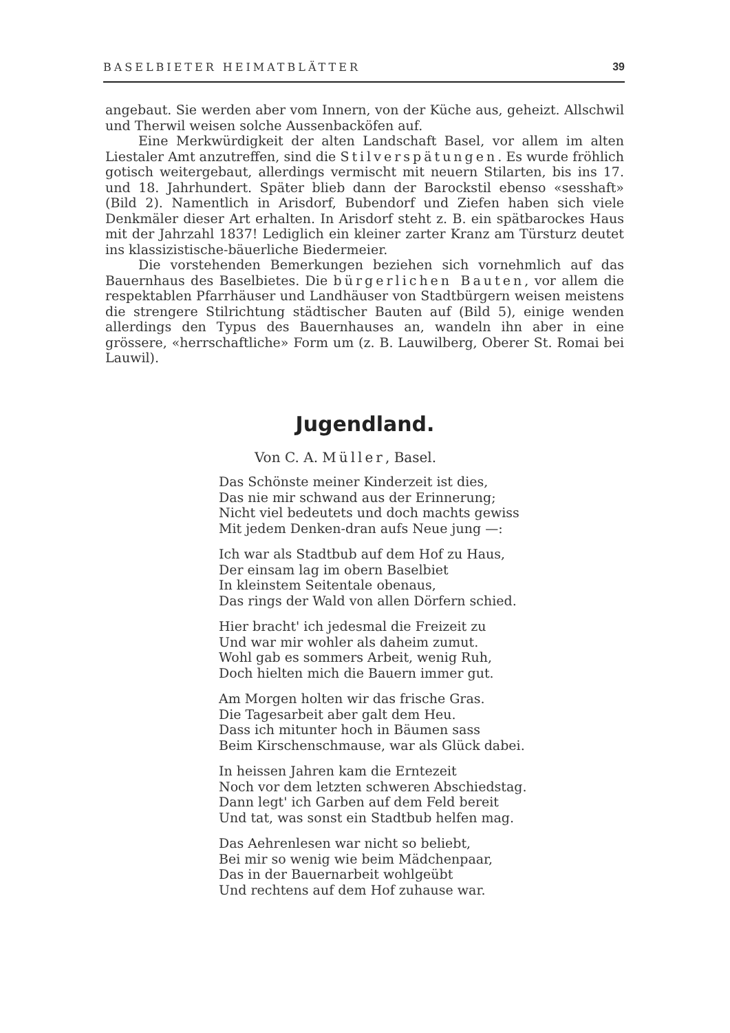BASELBIETER HEIMATBLÄTTER 39
angebaut. Sie werden aber vom Innern, von der Küche aus, geheizt. Allschwil und Therwil weisen solche Aussenbacköfen auf.
Eine Merkwürdigkeit der alten Landschaft Basel, vor allem im alten Liestaler Amt anzutreffen, sind die Stilverspätungen. Es wurde fröhlich gotisch weitergebaut, allerdings vermischt mit neuern Stilarten, bis ins 17. und 18. Jahrhundert. Später blieb dann der Barockstil ebenso «sesshaft» (Bild 2). Namentlich in Arisdorf, Bubendorf und Ziefen haben sich viele Denkmäler dieser Art erhalten. In Arisdorf steht z. B. ein spätbarockes Haus mit der Jahrzahl 1837! Lediglich ein kleiner zarter Kranz am Türsturz deutet ins klassizistische-bäuerliche Biedermeier.
Die vorstehenden Bemerkungen beziehen sich vornehmlich auf das Bauernhaus des Baselbietes. Die bürgerlichen Bauten, vor allem die respektablen Pfarrhäuser und Landhäuser von Stadtbürgern weisen meistens die strengere Stilrichtung städtischer Bauten auf (Bild 5), einige wenden allerdings den Typus des Bauernhauses an, wandeln ihn aber in eine grössere, «herrschaftliche» Form um (z. B. Lauwilberg, Oberer St. Romai bei Lauwil).
Jugendland.
Von C. A. Müller, Basel.
Das Schönste meiner Kinderzeit ist dies,
Das nie mir schwand aus der Erinnerung;
Nicht viel bedeutets und doch machts gewiss
Mit jedem Denken-dran aufs Neue jung —:
Ich war als Stadtbub auf dem Hof zu Haus,
Der einsam lag im obern Baselbiet
In kleinstem Seitentale obenaus,
Das rings der Wald von allen Dörfern schied.
Hier bracht' ich jedesmal die Freizeit zu
Und war mir wohler als daheim zumut.
Wohl gab es sommers Arbeit, wenig Ruh,
Doch hielten mich die Bauern immer gut.
Am Morgen holten wir das frische Gras.
Die Tagesarbeit aber galt dem Heu.
Dass ich mitunter hoch in Bäumen sass
Beim Kirschenschmause, war als Glück dabei.
In heissen Jahren kam die Erntezeit
Noch vor dem letzten schweren Abschiedstag.
Dann legt' ich Garben auf dem Feld bereit
Und tat, was sonst ein Stadtbub helfen mag.
Das Aehrenlesen war nicht so beliebt,
Bei mir so wenig wie beim Mädchenpaar,
Das in der Bauernarbeit wohlgeübt
Und rechtens auf dem Hof zuhause war.